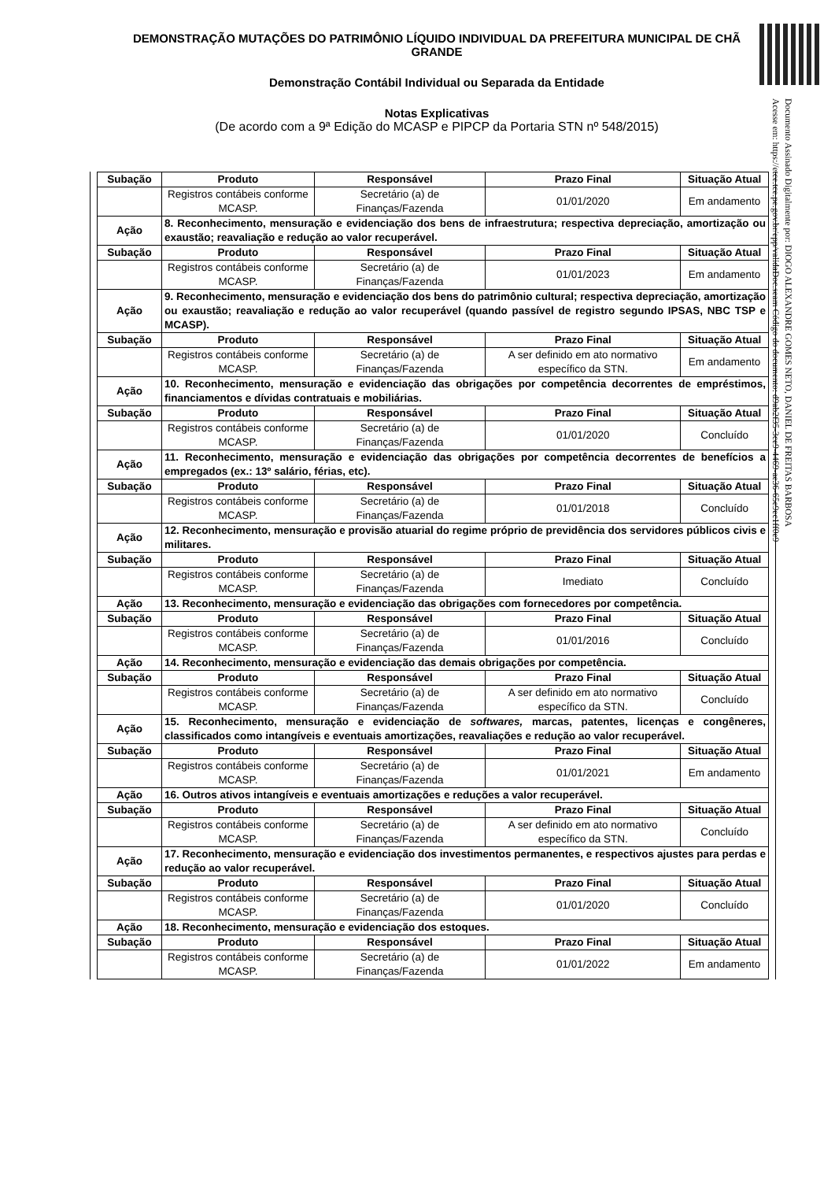DEMONSTRAÇÃO MUTAÇÕES DO PATRIMÔNIO LÍQUIDO INDIVIDUAL DA PREFEITURA MUNICIPAL DE CHÃ GRANDE
Demonstração Contábil Individual ou Separada da Entidade
Notas Explicativas
(De acordo com a 9ª Edição do MCASP e PIPCP da Portaria STN nº 548/2015)
Documento Assinado Digitalmente por: DIOGO ALEXANDRE GOMES NETO, DANIEL DE FREITAS BARBOSA
Acesse em: https://etce.tce.pe.gov.br/epp/validaDoc.seam Código do documento: d9ab2f35-3ce9-4469-ae36-65e9ec1ff0e9
| Subação | Produto | Responsável | Prazo Final | Situação Atual |
| --- | --- | --- | --- | --- |
| | Registros contábeis conforme MCASP. | Secretário (a) de Finanças/Fazenda | 01/01/2020 | Em andamento |
| Ação | 8. Reconhecimento, mensuração e evidenciação dos bens de infraestrutura; respectiva depreciação, amortização ou exaustão; reavaliação e redução ao valor recuperável. | | | |
| Subação | Produto | Responsável | Prazo Final | Situação Atual |
| | Registros contábeis conforme MCASP. | Secretário (a) de Finanças/Fazenda | 01/01/2023 | Em andamento |
| Ação | 9. Reconhecimento, mensuração e evidenciação dos bens do patrimônio cultural; respectiva depreciação, amortização ou exaustão; reavaliação e redução ao valor recuperável (quando passível de registro segundo IPSAS, NBC TSP e MCASP). | | | |
| Subação | Produto | Responsável | Prazo Final | Situação Atual |
| | Registros contábeis conforme MCASP. | Secretário (a) de Finanças/Fazenda | A ser definido em ato normativo específico da STN. | Em andamento |
| Ação | 10. Reconhecimento, mensuração e evidenciação das obrigações por competência decorrentes de empréstimos, financiamentos e dívidas contratuais e mobiliárias. | | | |
| Subação | Produto | Responsável | Prazo Final | Situação Atual |
| | Registros contábeis conforme MCASP. | Secretário (a) de Finanças/Fazenda | 01/01/2020 | Concluído |
| Ação | 11. Reconhecimento, mensuração e evidenciação das obrigações por competência decorrentes de benefícios a empregados (ex.: 13º salário, férias, etc). | | | |
| Subação | Produto | Responsável | Prazo Final | Situação Atual |
| | Registros contábeis conforme MCASP. | Secretário (a) de Finanças/Fazenda | 01/01/2018 | Concluído |
| Ação | 12. Reconhecimento, mensuração e provisão atuarial do regime próprio de previdência dos servidores públicos civis e militares. | | | |
| Subação | Produto | Responsável | Prazo Final | Situação Atual |
| | Registros contábeis conforme MCASP. | Secretário (a) de Finanças/Fazenda | Imediato | Concluído |
| Ação | 13. Reconhecimento, mensuração e evidenciação das obrigações com fornecedores por competência. | | | |
| Subação | Produto | Responsável | Prazo Final | Situação Atual |
| | Registros contábeis conforme MCASP. | Secretário (a) de Finanças/Fazenda | 01/01/2016 | Concluído |
| Ação | 14. Reconhecimento, mensuração e evidenciação das demais obrigações por competência. | | | |
| Subação | Produto | Responsável | Prazo Final | Situação Atual |
| | Registros contábeis conforme MCASP. | Secretário (a) de Finanças/Fazenda | A ser definido em ato normativo específico da STN. | Concluído |
| Ação | 15. Reconhecimento, mensuração e evidenciação de softwares, marcas, patentes, licenças e congêneres, classificados como intangíveis e eventuais amortizações, reavaliações e redução ao valor recuperável. | | | |
| Subação | Produto | Responsável | Prazo Final | Situação Atual |
| | Registros contábeis conforme MCASP. | Secretário (a) de Finanças/Fazenda | 01/01/2021 | Em andamento |
| Ação | 16. Outros ativos intangíveis e eventuais amortizações e reduções a valor recuperável. | | | |
| Subação | Produto | Responsável | Prazo Final | Situação Atual |
| | Registros contábeis conforme MCASP. | Secretário (a) de Finanças/Fazenda | A ser definido em ato normativo específico da STN. | Concluído |
| Ação | 17. Reconhecimento, mensuração e evidenciação dos investimentos permanentes, e respectivos ajustes para perdas e redução ao valor recuperável. | | | |
| Subação | Produto | Responsável | Prazo Final | Situação Atual |
| | Registros contábeis conforme MCASP. | Secretário (a) de Finanças/Fazenda | 01/01/2020 | Concluído |
| Ação | 18. Reconhecimento, mensuração e evidenciação dos estoques. | | | |
| Subação | Produto | Responsável | Prazo Final | Situação Atual |
| | Registros contábeis conforme MCASP. | Secretário (a) de Finanças/Fazenda | 01/01/2022 | Em andamento |